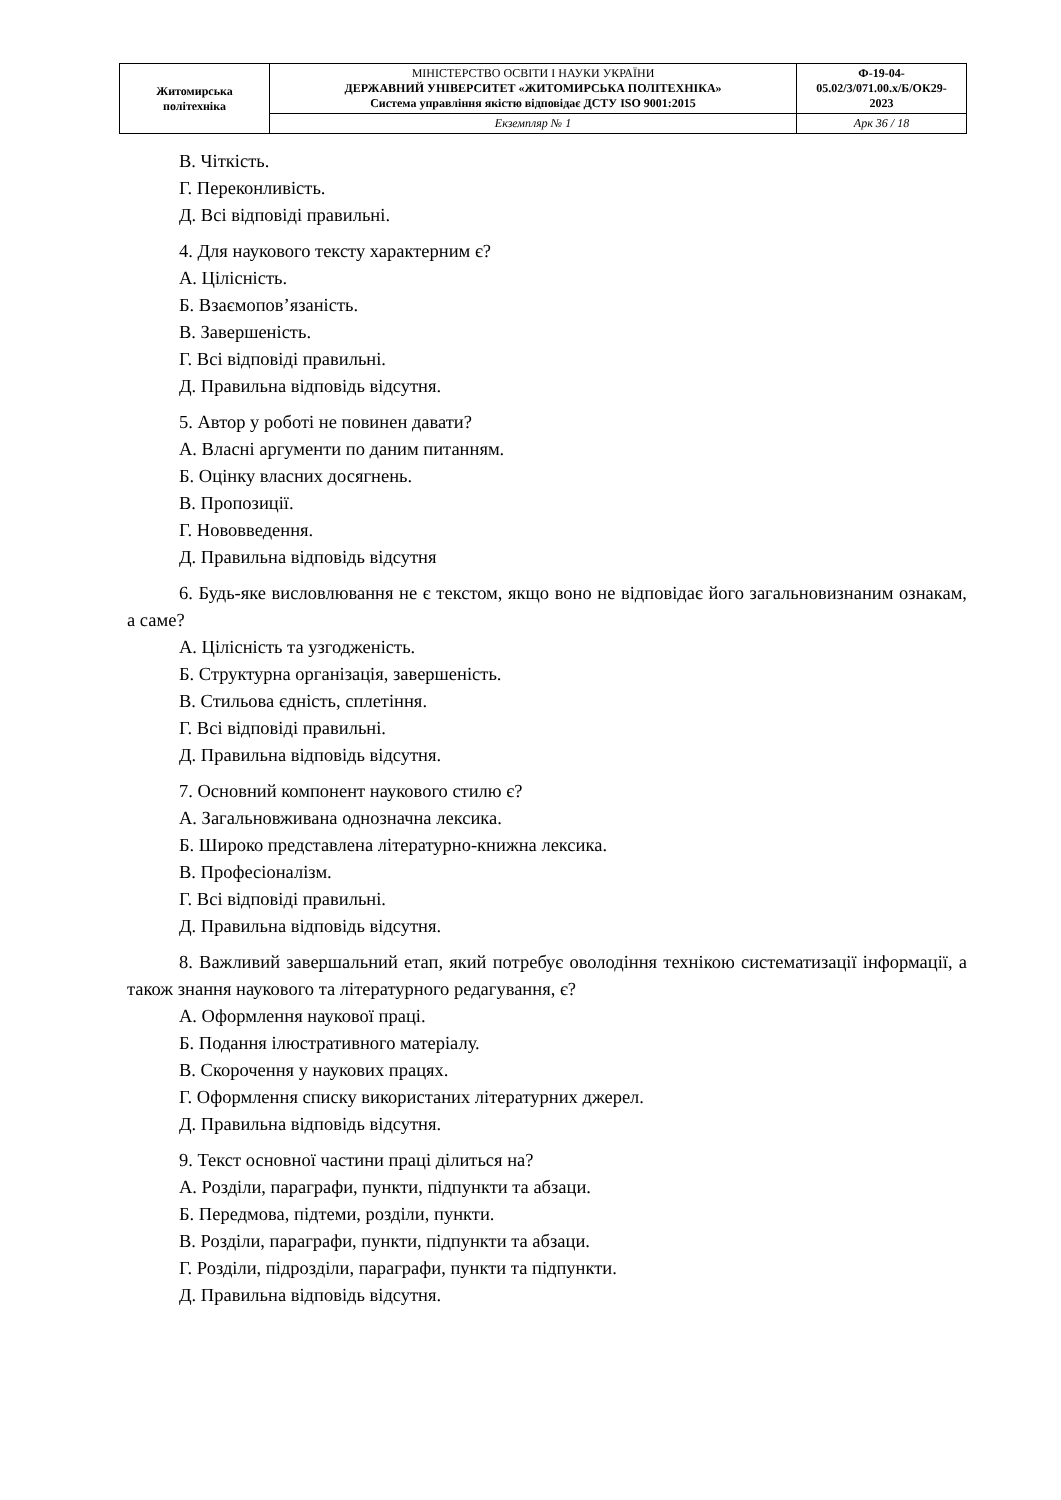| Житомирська політехніка | МІНІСТЕРСТВО ОСВІТИ І НАУКИ УКРАЇНИ ДЕРЖАВНИЙ УНІВЕРСИТЕТ «ЖИТОМИРСЬКА ПОЛІТЕХНІКА» Система управління якістю відповідає ДСТУ ISO 9001:2015 | Ф-19-04- 05.02/3/071.00.х/Б/ОК29- 2023 |
| | Екземпляр № 1 | Арк 36 / 18 |
В. Чіткість.
Г. Переконливість.
Д. Всі відповіді правильні.
4. Для наукового тексту характерним є?
А. Цілісність.
Б. Взаємопов’язаність.
В. Завершеність.
Г. Всі відповіді правильні.
Д. Правильна відповідь відсутня.
5. Автор у роботі не повинен давати?
А. Власні аргументи по даним питанням.
Б. Оцінку власних досягнень.
В. Пропозиції.
Г. Нововведення.
Д. Правильна відповідь відсутня
6. Будь-яке висловлювання не є текстом, якщо воно не відповідає його загальновизнаним ознакам, а саме?
А. Цілісність та узгодженість.
Б. Структурна організація, завершеність.
В. Стильова єдність, сплетіння.
Г. Всі відповіді правильні.
Д. Правильна відповідь відсутня.
7. Основний компонент наукового стилю є?
А. Загальновживана однозначна лексика.
Б. Широко представлена літературно-книжна лексика.
В. Професіоналізм.
Г. Всі відповіді правильні.
Д. Правильна відповідь відсутня.
8. Важливий завершальний етап, який потребує оволодіння технікою систематизації інформації, а також знання наукового та літературного редагування, є?
А. Оформлення наукової праці.
Б. Подання ілюстративного матеріалу.
В. Скорочення у наукових працях.
Г. Оформлення списку використаних літературних джерел.
Д. Правильна відповідь відсутня.
9. Текст основної частини праці ділиться на?
А. Розділи, параграфи, пункти, підпункти та абзаци.
Б. Передмова, підтеми, розділи, пункти.
В. Розділи, параграфи, пункти, підпункти та абзаци.
Г. Розділи, підрозділи, параграфи, пункти та підпункти.
Д. Правильна відповідь відсутня.